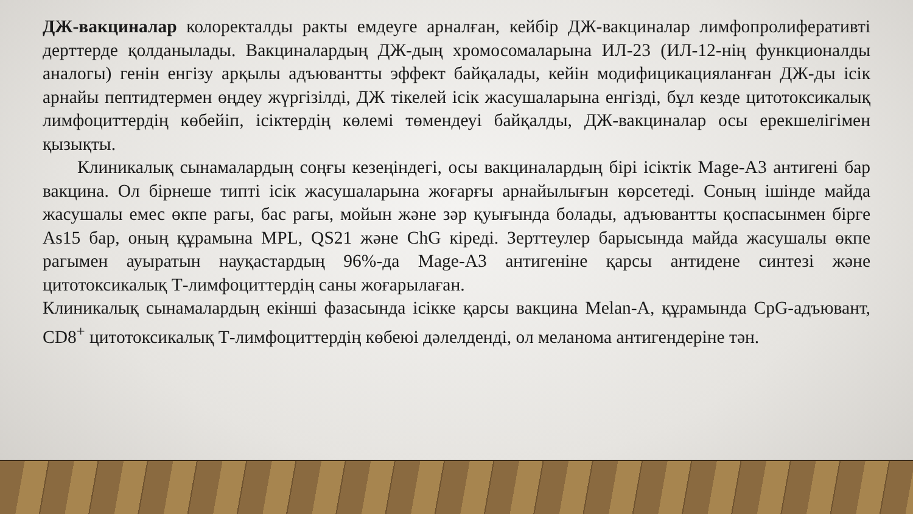ДЖ-вакциналар колоректалды ракты емдеуге арналған, кейбір ДЖ-вакциналар лимфопролиферативті дерттерде қолданылады. Вакциналардың ДЖ-дың хромосомаларына ИЛ-23 (ИЛ-12-нің функционалды аналогы) генін енгізу арқылы адъювантты эффект байқалады, кейін модифицикацияланған ДЖ-ды ісік арнайы пептидтермен өңдеу жүргізілді, ДЖ тікелей ісік жасушаларына енгізді, бұл кезде цитотоксикалық лимфоциттердің көбейіп, ісіктердің көлемі төмендеуі байқалды, ДЖ-вакциналар осы ерекшелігімен қызықты.
Клиникалық сынамалардың соңғы кезеңіндегі, осы вакциналардың бірі ісіктік Mage-A3 антигені бар вакцина. Ол бірнеше типті ісік жасушаларына жоғарғы арнайылығын көрсетеді. Соның ішінде майда жасушалы емес өкпе рагы, бас рагы, мойын және зәр қуығында болады, адъювантты қоспасынмен бірге As15 бар, оның құрамына MPL, QS21 және ChG кіреді. Зерттеулер барысында майда жасушалы өкпе рагымен ауыратын науқастардың 96%-да Mage-A3 антигеніне қарсы антидене синтезі және цитотоксикалық Т-лимфоциттердің саны жоғарылаған.
Клиникалық сынамалардың екінші фазасында ісікке қарсы вакцина Melan-A, құрамында CpG-адъювант, CD8<sup>+</sup> цитотоксикалық Т-лимфоциттердің көбеюі дәлелденді, ол меланома антигендеріне тән.